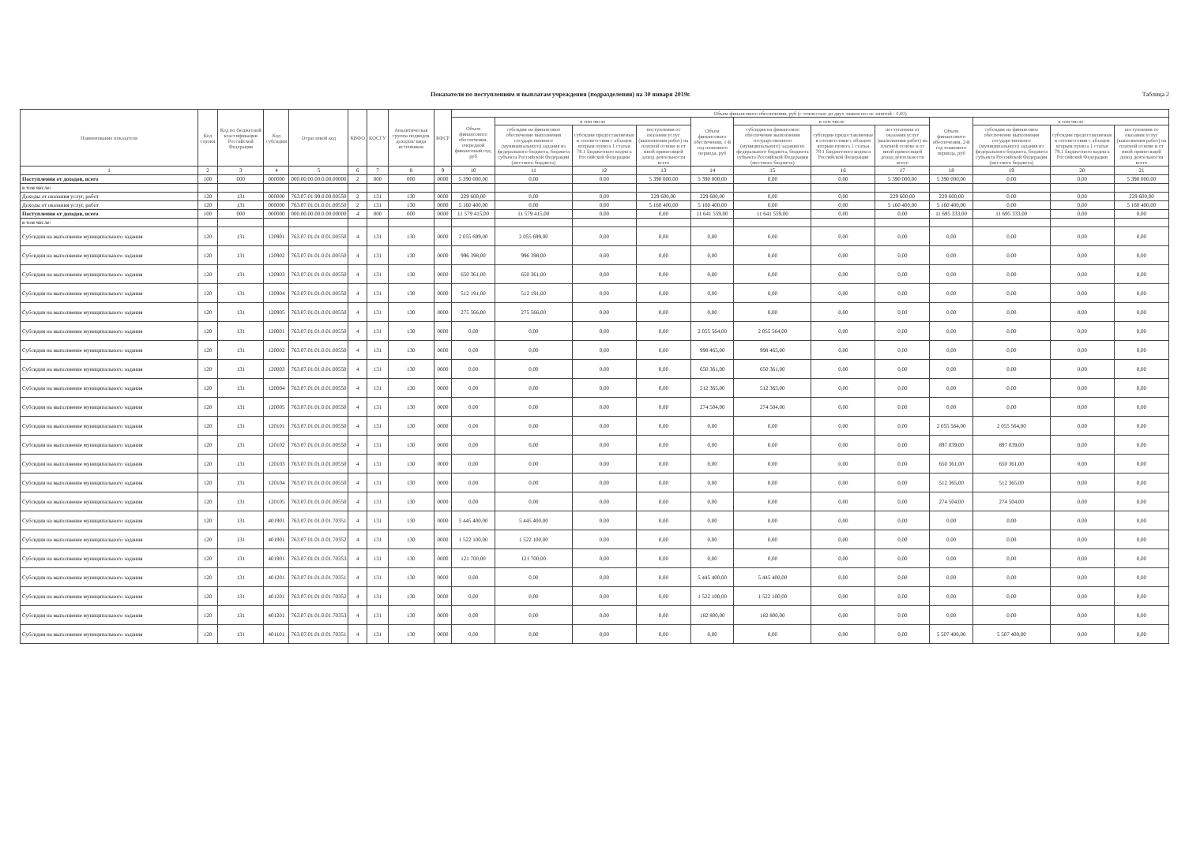Показатели по поступлениям и выплатам учреждения (подразделения) на 30 января 2019г. Таблица 2
| Наименование показателя | Код строки | Код по бюджетной классификации Российской Федерации | Код субсидии | Отраслевой код | КВФО | КОСГУ | Аналитическая группа подвидов доходов/ вида источников | КФСР | Объем финансового обеспечения, руб (с точностью до двух знаков после запятой - 0,00) | | | | | | | | | | | |
| --- | --- | --- | --- | --- | --- | --- | --- | --- | --- | --- | --- | --- | --- | --- | --- | --- | --- | --- | --- | --- |
| | | | | | | | | | Объем финансового обеспечения, очередной финансовый год, руб | в том числе | | | Объем финансового обеспечения, 1-й год планового периода, руб | в том числе | | | Объем финансового обеспечения, 2-й год планового периода, руб | в том числе | | |
| | | | | | | | | | | субсидия на финансовое обеспечение выполнения государственного (муниципального) задания из федерального бюджета, бюджета субъекта Российской Федерации (местного бюджета) | субсидии предоставляемые в соответствии с абзацем вторым пункта 1 статьи 78.1 Бюджетного кодекса Российской Федерации | поступления от оказания услуг (выполнения работ) на платной основе и от иной приносящей доход деятельности всего | | субсидия на финансовое обеспечение выполнения государственного (муниципального) задания из федерального бюджета, бюджета субъекта Российской Федерации (местного бюджета) | субсидии предоставляемые в соответствии с абзацем вторым пункта 1 статьи 78.1 Бюджетного кодекса Российской Федерации | поступления от оказания услуг (выполнения работ) на платной основе и от иной приносящей доход деятельности всего | | субсидия на финансовое обеспечение выполнения государственного (муниципального) задания из федерального бюджета, бюджета субъекта Российской Федерации (местного бюджета) | субсидии предоставляемые в соответствии с абзацем вторым пункта 1 статьи 78.1 Бюджетного кодекса Российской Федерации | поступления от оказания услуг (выполнения работ) на платной основе и от иной приносящей доход деятельности всего |
| 1 | 2 | 3 | 4 | 5 | 6 | 7 | 8 | 9 | 10 | 11 | 12 | 13 | 14 | 15 | 16 | 17 | 18 | 19 | 20 | 21 |
| Поступления от доходов, всего | 100 | 000 | 000000 | 000.00.00.00.0.00.00000 | 2 | 000 | 000 | 0000 | 5 390 000,00 | 0,00 | 0,00 | 5 390 000,00 | 5 390 000,00 | 0,00 | 0,00 | 5 390 000,00 | 5 390 000,00 | 0,00 | 0,00 | 5 390 000,00 |
| в том числе: | | | | | | | | | | | | | | | | | | | | |
| Доходы от оказания услуг, работ | 120 | 131 | 000000 | 763.07.01.99.0.00.00550 | 2 | 131 | 130 | 0000 | 229 600,00 | 0,00 | 0,00 | 229 600,00 | 229 600,00 | 0,00 | 0,00 | 229 600,00 | 229 600,00 | 0,00 | 0,00 | 229 600,00 |
| Доходы от оказания услуг, работ | 120 | 131 | 000000 | 763.07.01.01.0.01.00550 | 2 | 131 | 130 | 0000 | 5 160 400,00 | 0,00 | 0,00 | 5 160 400,00 | 5 160 400,00 | 0,00 | 0,00 | 5 160 400,00 | 5 160 400,00 | 0,00 | 0,00 | 5 160 400,00 |
| Поступления от доходов, всего | 100 | 000 | 000000 | 000.00.00.00.0.00.00000 | 4 | 000 | 000 | 0000 | 11 579 415,00 | 11 579 415,00 | 0,00 | 0,00 | 11 641 559,00 | 11 641 559,00 | 0,00 | 0,00 | 11 695 333,00 | 11 695 333,00 | 0,00 | 0,00 |
| в том числе: | | | | | | | | | | | | | | | | | | | | |
| Субсидии на выполнение муниципального задания | 120 | 131 | 120901 | 763.07.01.01.0.01.00550 | 4 | 131 | 130 | 0000 | 2 055 699,00 | 2 055 699,00 | 0,00 | 0,00 | 0,00 | 0,00 | 0,00 | 0,00 | 0,00 | 0,00 | 0,00 | 0,00 |
| Субсидии на выполнение муниципального задания | 120 | 131 | 120902 | 763.07.01.01.0.01.00550 | 4 | 131 | 130 | 0000 | 996 398,00 | 996 398,00 | 0,00 | 0,00 | 0,00 | 0,00 | 0,00 | 0,00 | 0,00 | 0,00 | 0,00 | 0,00 |
| Субсидии на выполнение муниципального задания | 120 | 131 | 120903 | 763.07.01.01.0.01.00550 | 4 | 131 | 130 | 0000 | 650 361,00 | 650 361,00 | 0,00 | 0,00 | 0,00 | 0,00 | 0,00 | 0,00 | 0,00 | 0,00 | 0,00 | 0,00 |
| Субсидии на выполнение муниципального задания | 120 | 131 | 120904 | 763.07.01.01.0.01.00550 | 4 | 131 | 130 | 0000 | 512 191,00 | 512 191,00 | 0,00 | 0,00 | 0,00 | 0,00 | 0,00 | 0,00 | 0,00 | 0,00 | 0,00 | 0,00 |
| Субсидии на выполнение муниципального задания | 120 | 131 | 120905 | 763.07.01.01.0.01.00550 | 4 | 131 | 130 | 0000 | 275 566,00 | 275 566,00 | 0,00 | 0,00 | 0,00 | 0,00 | 0,00 | 0,00 | 0,00 | 0,00 | 0,00 | 0,00 |
| Субсидии на выполнение муниципального задания | 120 | 131 | 120001 | 763.07.01.01.0.01.00550 | 4 | 131 | 130 | 0000 | 0,00 | 0,00 | 0,00 | 0,00 | 2 055 564,00 | 2 055 564,00 | 0,00 | 0,00 | 0,00 | 0,00 | 0,00 | 0,00 |
| Субсидии на выполнение муниципального задания | 120 | 131 | 120002 | 763.07.01.01.0.01.00550 | 4 | 131 | 130 | 0000 | 0,00 | 0,00 | 0,00 | 0,00 | 998 465,00 | 998 465,00 | 0,00 | 0,00 | 0,00 | 0,00 | 0,00 | 0,00 |
| Субсидии на выполнение муниципального задания | 120 | 131 | 120003 | 763.07.01.01.0.01.00550 | 4 | 131 | 130 | 0000 | 0,00 | 0,00 | 0,00 | 0,00 | 650 361,00 | 650 361,00 | 0,00 | 0,00 | 0,00 | 0,00 | 0,00 | 0,00 |
| Субсидии на выполнение муниципального задания | 120 | 131 | 120004 | 763.07.01.01.0.01.00550 | 4 | 131 | 130 | 0000 | 0,00 | 0,00 | 0,00 | 0,00 | 512 365,00 | 512 365,00 | 0,00 | 0,00 | 0,00 | 0,00 | 0,00 | 0,00 |
| Субсидии на выполнение муниципального задания | 120 | 131 | 120005 | 763.07.01.01.0.01.00550 | 4 | 131 | 130 | 0000 | 0,00 | 0,00 | 0,00 | 0,00 | 274 504,00 | 274 504,00 | 0,00 | 0,00 | 0,00 | 0,00 | 0,00 | 0,00 |
| Субсидии на выполнение муниципального задания | 120 | 131 | 120101 | 763.07.01.01.0.01.00550 | 4 | 131 | 130 | 0000 | 0,00 | 0,00 | 0,00 | 0,00 | 0,00 | 0,00 | 0,00 | 0,00 | 2 055 564,00 | 2 055 564,00 | 0,00 | 0,00 |
| Субсидии на выполнение муниципального задания | 120 | 131 | 120102 | 763.07.01.01.0.01.00550 | 4 | 131 | 130 | 0000 | 0,00 | 0,00 | 0,00 | 0,00 | 0,00 | 0,00 | 0,00 | 0,00 | 897 039,00 | 897 039,00 | 0,00 | 0,00 |
| Субсидии на выполнение муниципального задания | 120 | 131 | 120103 | 763.07.01.01.0.01.00550 | 4 | 131 | 130 | 0000 | 0,00 | 0,00 | 0,00 | 0,00 | 0,00 | 0,00 | 0,00 | 0,00 | 650 361,00 | 650 361,00 | 0,00 | 0,00 |
| Субсидии на выполнение муниципального задания | 120 | 131 | 120104 | 763.07.01.01.0.01.00550 | 4 | 131 | 130 | 0000 | 0,00 | 0,00 | 0,00 | 0,00 | 0,00 | 0,00 | 0,00 | 0,00 | 512 365,00 | 512 365,00 | 0,00 | 0,00 |
| Субсидии на выполнение муниципального задания | 120 | 131 | 120105 | 763.07.01.01.0.01.00550 | 4 | 131 | 130 | 0000 | 0,00 | 0,00 | 0,00 | 0,00 | 0,00 | 0,00 | 0,00 | 0,00 | 274 504,00 | 274 504,00 | 0,00 | 0,00 |
| Субсидии на выполнение муниципального задания | 120 | 131 | 401901 | 763.07.01.01.0.01.70351 | 4 | 131 | 130 | 0000 | 5 445 400,00 | 5 445 400,00 | 0,00 | 0,00 | 0,00 | 0,00 | 0,00 | 0,00 | 0,00 | 0,00 | 0,00 | 0,00 |
| Субсидии на выполнение муниципального задания | 120 | 131 | 401901 | 763.07.01.01.0.01.70352 | 4 | 131 | 130 | 0000 | 1 522 100,00 | 1 522 100,00 | 0,00 | 0,00 | 0,00 | 0,00 | 0,00 | 0,00 | 0,00 | 0,00 | 0,00 | 0,00 |
| Субсидии на выполнение муниципального задания | 120 | 131 | 401901 | 763.07.01.01.0.01.70353 | 4 | 131 | 130 | 0000 | 121 700,00 | 121 700,00 | 0,00 | 0,00 | 0,00 | 0,00 | 0,00 | 0,00 | 0,00 | 0,00 | 0,00 | 0,00 |
| Субсидии на выполнение муниципального задания | 120 | 131 | 401201 | 763.07.01.01.0.01.70351 | 4 | 131 | 130 | 0000 | 0,00 | 0,00 | 0,00 | 0,00 | 5 445 400,00 | 5 445 400,00 | 0,00 | 0,00 | 0,00 | 0,00 | 0,00 | 0,00 |
| Субсидии на выполнение муниципального задания | 120 | 131 | 401201 | 763.07.01.01.0.01.70352 | 4 | 131 | 130 | 0000 | 0,00 | 0,00 | 0,00 | 0,00 | 1 522 100,00 | 1 522 100,00 | 0,00 | 0,00 | 0,00 | 0,00 | 0,00 | 0,00 |
| Субсидии на выполнение муниципального задания | 120 | 131 | 401201 | 763.07.01.01.0.01.70353 | 4 | 131 | 130 | 0000 | 0,00 | 0,00 | 0,00 | 0,00 | 182 800,00 | 182 800,00 | 0,00 | 0,00 | 0,00 | 0,00 | 0,00 | 0,00 |
| Субсидии на выполнение муниципального задания | 120 | 131 | 401101 | 763.07.01.01.0.01.70351 | 4 | 131 | 130 | 0000 | 0,00 | 0,00 | 0,00 | 0,00 | 0,00 | 0,00 | 0,00 | 0,00 | 5 507 400,00 | 5 507 400,00 | 0,00 | 0,00 |